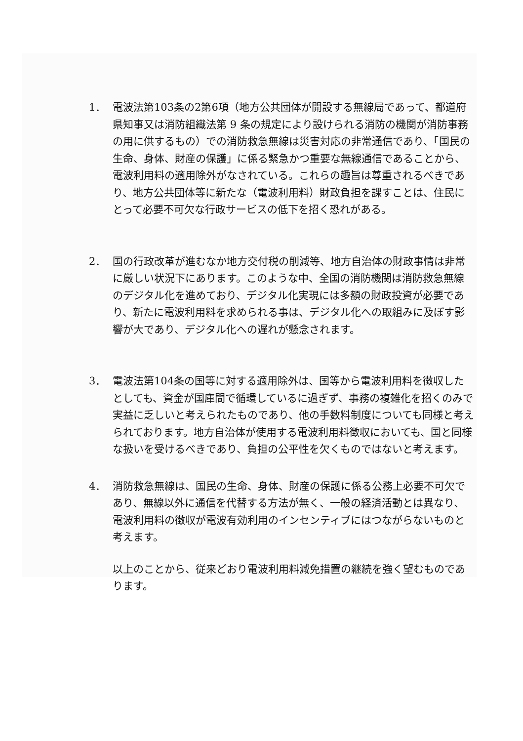1． 電波法第103条の2第6項（地方公共団体が開設する無線局であって、都道府県知事又は消防組織法第 9 条の規定により設けられる消防の機関が消防事務の用に供するもの）での消防救急無線は災害対応の非常通信であり、「国民の生命、身体、財産の保護」に係る緊急かつ重要な無線通信であることから、電波利用料の適用除外がなされている。これらの趣旨は尊重されるべきであり、地方公共団体等に新たな（電波利用料）財政負担を課すことは、住民にとって必要不可欠な行政サービスの低下を招く恐れがある。
2． 国の行政改革が進むなか地方交付税の削減等、地方自治体の財政事情は非常に厳しい状況下にあります。このような中、全国の消防機関は消防救急無線のデジタル化を進めており、デジタル化実現には多額の財政投資が必要であり、新たに電波利用料を求められる事は、デジタル化への取組みに及ぼす影響が大であり、デジタル化への遅れが懸念されます。
3． 電波法第104条の国等に対する適用除外は、国等から電波利用料を徴収したとしても、資金が国庫間で循環しているに過ぎず、事務の複雑化を招くのみで実益に乏しいと考えられたものであり、他の手数料制度についても同様と考えられております。地方自治体が使用する電波利用料徴収においても、国と同様な扱いを受けるべきであり、負担の公平性を欠くものではないと考えます。
4． 消防救急無線は、国民の生命、身体、財産の保護に係る公務上必要不可欠であり、無線以外に通信を代替する方法が無く、一般の経済活動とは異なり、電波利用料の徴収が電波有効利用のインセンティブにはつながらないものと考えます。
以上のことから、従来どおり電波利用料減免措置の継続を強く望むものであります。